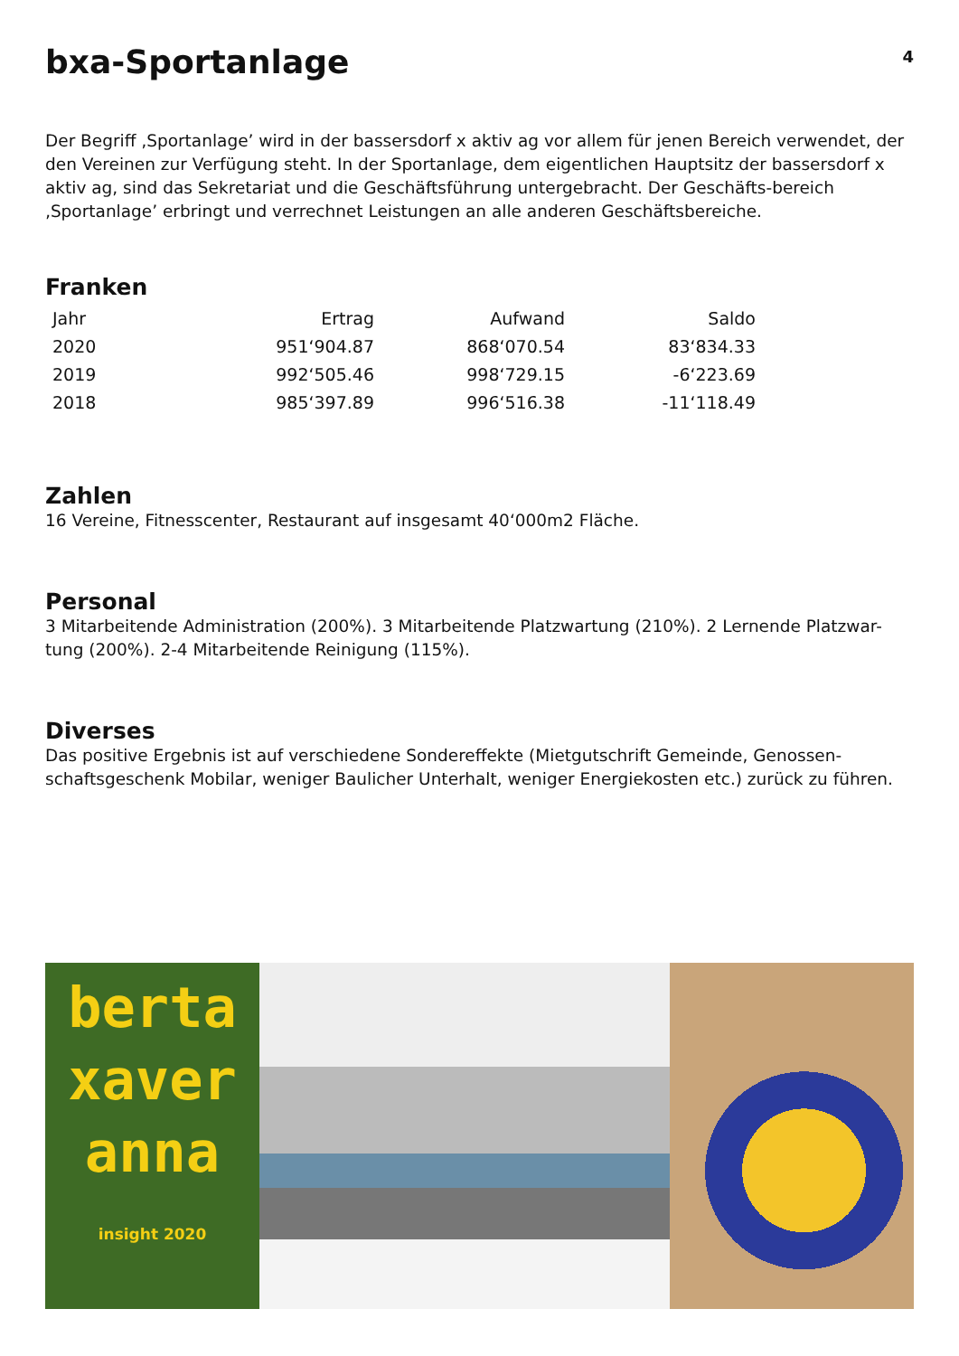bxa-Sportanlage
4
Der Begriff ‚Sportanlage’ wird in der bassersdorf x aktiv ag vor allem für jenen Bereich verwendet, der den Vereinen zur Verfügung steht. In der Sportanlage, dem eigentlichen Hauptsitz der bassersdorf x aktiv ag, sind das Sekretariat und die Geschäftsführung untergebracht. Der Geschäfts-bereich ‚Sportanlage’ erbringt und verrechnet Leistungen an alle anderen Geschäftsbereiche.
Franken
| Jahr | Ertrag | Aufwand | Saldo |
| --- | --- | --- | --- |
| 2020 | 951‘904.87 | 868‘070.54 | 83‘834.33 |
| 2019 | 992‘505.46 | 998‘729.15 | -6‘223.69 |
| 2018 | 985‘397.89 | 996‘516.38 | -11‘118.49 |
Zahlen
16 Vereine, Fitnesscenter, Restaurant auf insgesamt 40‘000m2 Fläche.
Personal
3 Mitarbeitende Administration (200%). 3 Mitarbeitende Platzwartung (210%). 2 Lernende Platzwar-tung (200%). 2-4 Mitarbeitende Reinigung (115%).
Diverses
Das positive Ergebnis ist auf verschiedene Sondereffekte (Mietgutschrift Gemeinde, Genossen-schaftsgeschenk Mobilar, weniger Baulicher Unterhalt, weniger Energiekosten etc.) zurück zu führen.
berta
xaver
anna
insight 2020